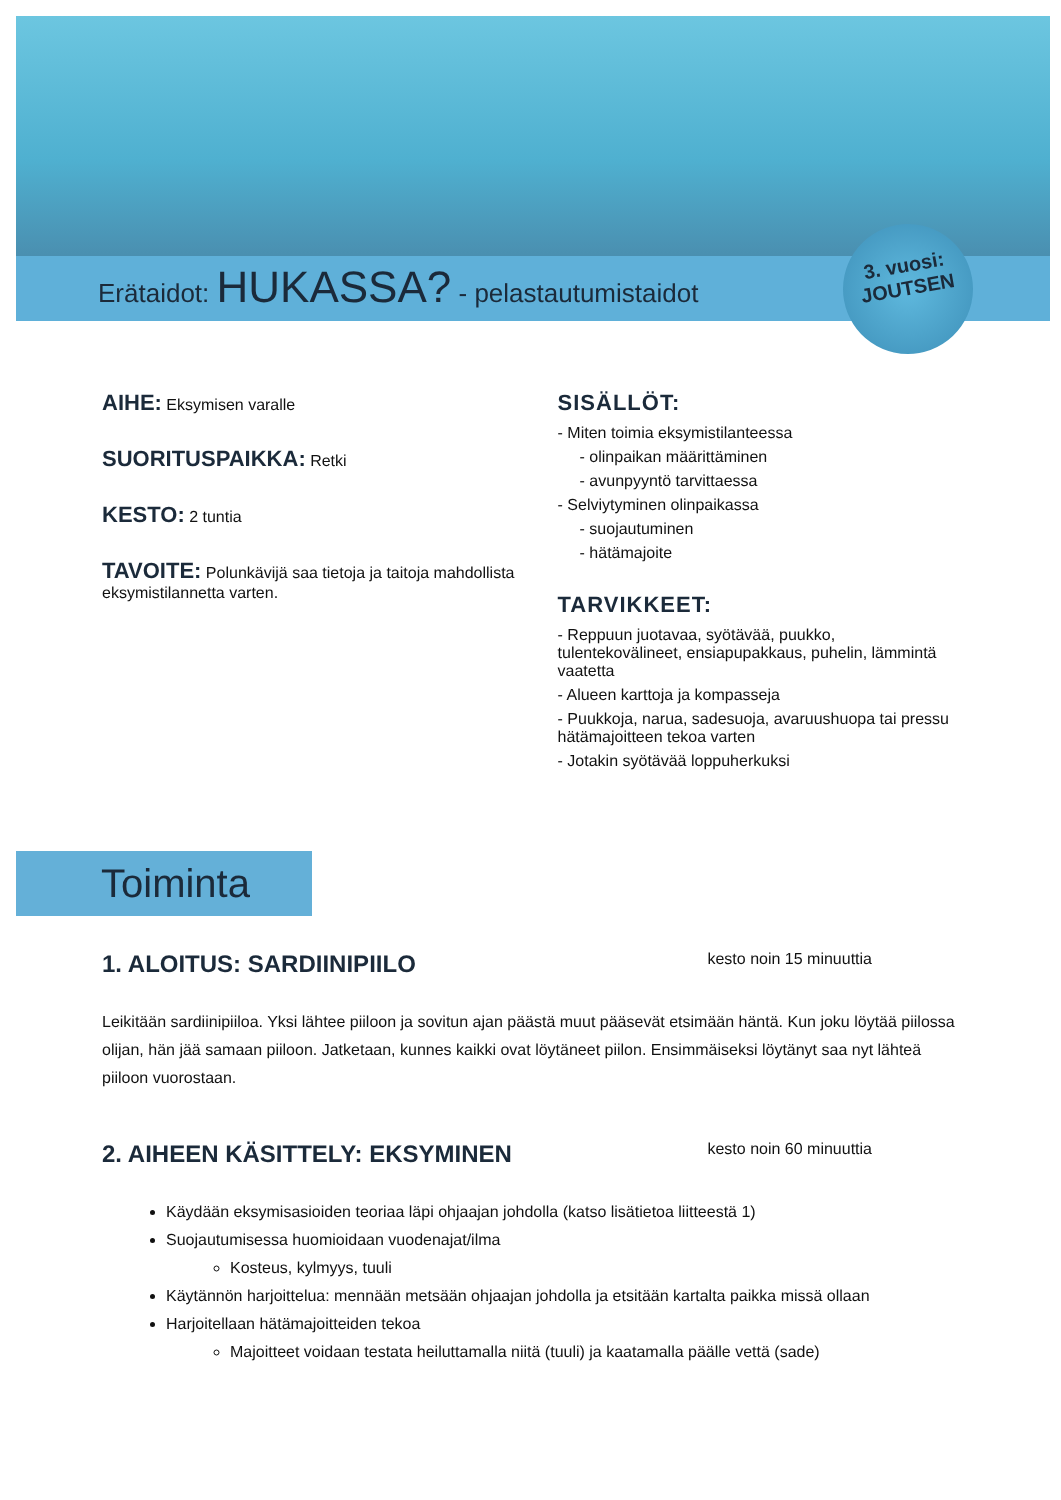Erätaidot: HUKASSA? - pelastautumistaidot
3. vuosi:
JOUTSEN
AIHE: Eksymisen varalle
SUORITUSPAIKKA: Retki
KESTO: 2 tuntia
TAVOITE: Polunkävijä saa tietoja ja taitoja mahdollista eksymistilannetta varten.
SISÄLLÖT:
- Miten toimia eksymistilanteessa
- olinpaikan määrittäminen
- avunpyyntö tarvittaessa
- Selviytyminen olinpaikassa
- suojautuminen
- hätämajoite
TARVIKKEET:
- Reppuun juotavaa, syötävää, puukko, tulentekovälineet, ensiapupakkaus, puhelin, lämmintä vaatetta
- Alueen karttoja ja kompasseja
- Puukkoja, narua, sadesuoja, avaruushuopa tai pressu hätämajoitteen tekoa varten
- Jotakin syötävää loppuherkuksi
Toiminta
1. ALOITUS: SARDIINIPIILO kesto noin 15 minuuttia
Leikitään sardiinipiiloa. Yksi lähtee piiloon ja sovitun ajan päästä muut pääsevät etsimään häntä. Kun joku löytää piilossa olijan, hän jää samaan piiloon. Jatketaan, kunnes kaikki ovat löytäneet piilon. Ensimmäiseksi löytänyt saa nyt lähteä piiloon vuorostaan.
2. AIHEEN KÄSITTELY: EKSYMINEN kesto noin 60 minuuttia
Käydään eksymisasioiden teoriaa läpi ohjaajan johdolla (katso lisätietoa liitteestä 1)
Suojautumisessa huomioidaan vuodenajat/ilma
Kosteus, kylmyys, tuuli
Käytännön harjoittelua: mennään metsään ohjaajan johdolla ja etsitään kartalta paikka missä ollaan
Harjoitellaan hätämajoitteiden tekoa
Majoitteet voidaan testata heiluttamalla niitä (tuuli) ja kaatamalla päälle vettä (sade)